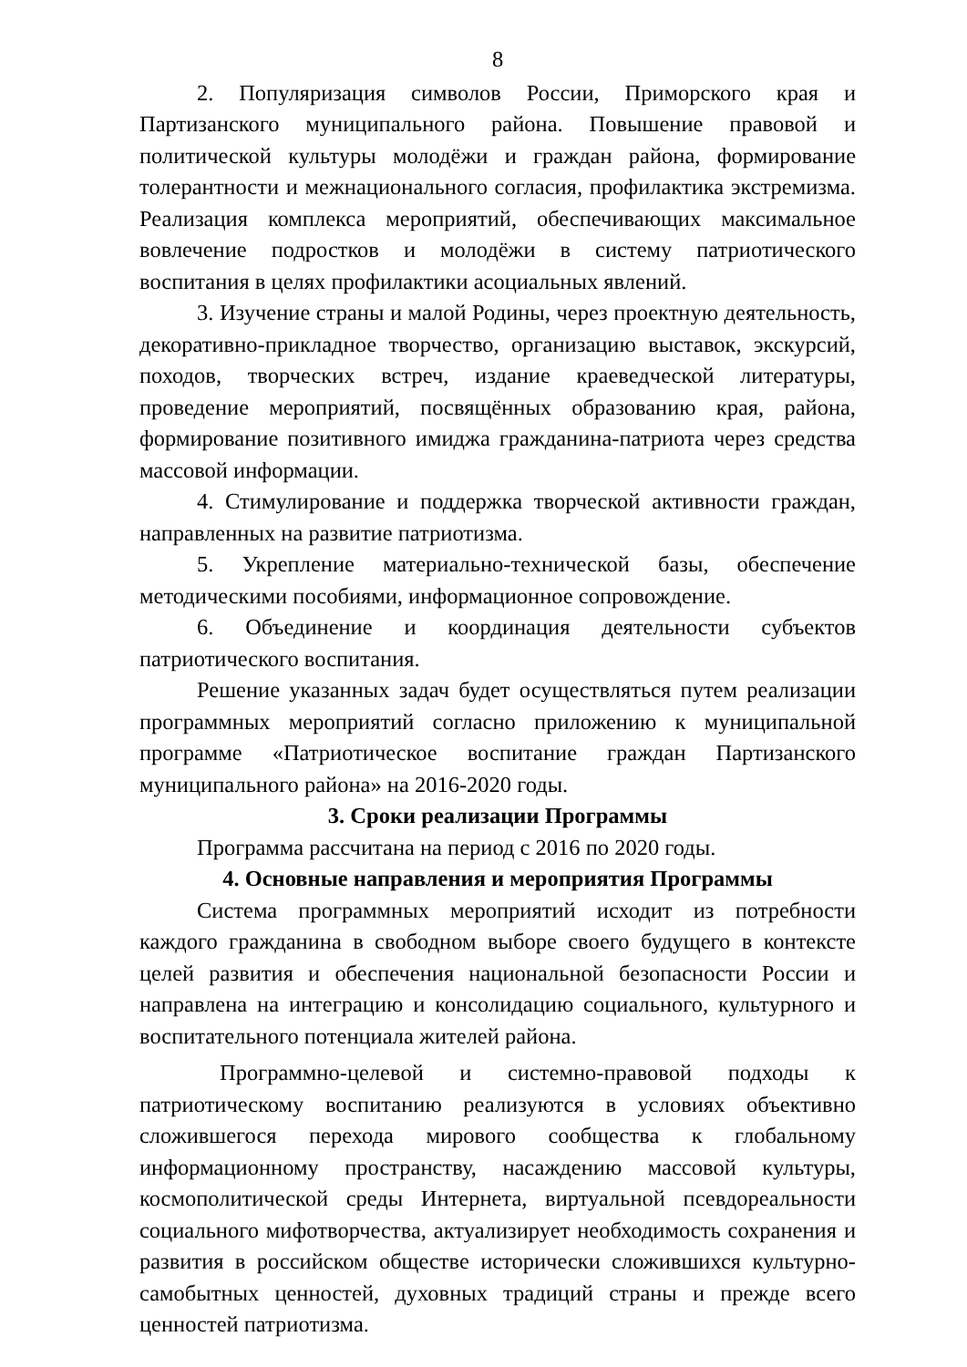8
2. Популяризация символов России, Приморского края и Партизанского муниципального района. Повышение правовой и политической культуры молодёжи и граждан района, формирование толерантности и межнационального согласия, профилактика экстремизма. Реализация комплекса мероприятий, обеспечивающих максимальное вовлечение подростков и молодёжи в систему патриотического воспитания в целях профилактики асоциальных явлений.
3. Изучение страны и малой Родины, через проектную деятельность, декоративно-прикладное творчество, организацию выставок, экскурсий, походов, творческих встреч, издание краеведческой литературы, проведение мероприятий, посвящённых образованию края, района, формирование позитивного имиджа гражданина-патриота через средства массовой информации.
4. Стимулирование и поддержка творческой активности граждан, направленных на развитие патриотизма.
5. Укрепление материально-технической базы, обеспечение методическими пособиями, информационное сопровождение.
6. Объединение и координация деятельности субъектов патриотического воспитания.
Решение указанных задач будет осуществляться путем реализации программных мероприятий согласно приложению к муниципальной программе «Патриотическое воспитание граждан Партизанского муниципального района» на 2016-2020 годы.
3. Сроки реализации Программы
Программа рассчитана на период с 2016 по 2020 годы.
4. Основные направления и мероприятия Программы
Система программных мероприятий исходит из потребности каждого гражданина в свободном выборе своего будущего в контексте целей развития и обеспечения национальной безопасности России и направлена на интеграцию и консолидацию социального, культурного и воспитательного потенциала жителей района.
Программно-целевой и системно-правовой подходы к патриотическому воспитанию реализуются в условиях объективно сложившегося перехода мирового сообщества к глобальному информационному пространству, насаждению массовой культуры, космополитической среды Интернета, виртуальной псевдореальности социального мифотворчества, актуализирует необходимость сохранения и развития в российском обществе исторически сложившихся культурно-самобытных ценностей, духовных традиций страны и прежде всего ценностей патриотизма.